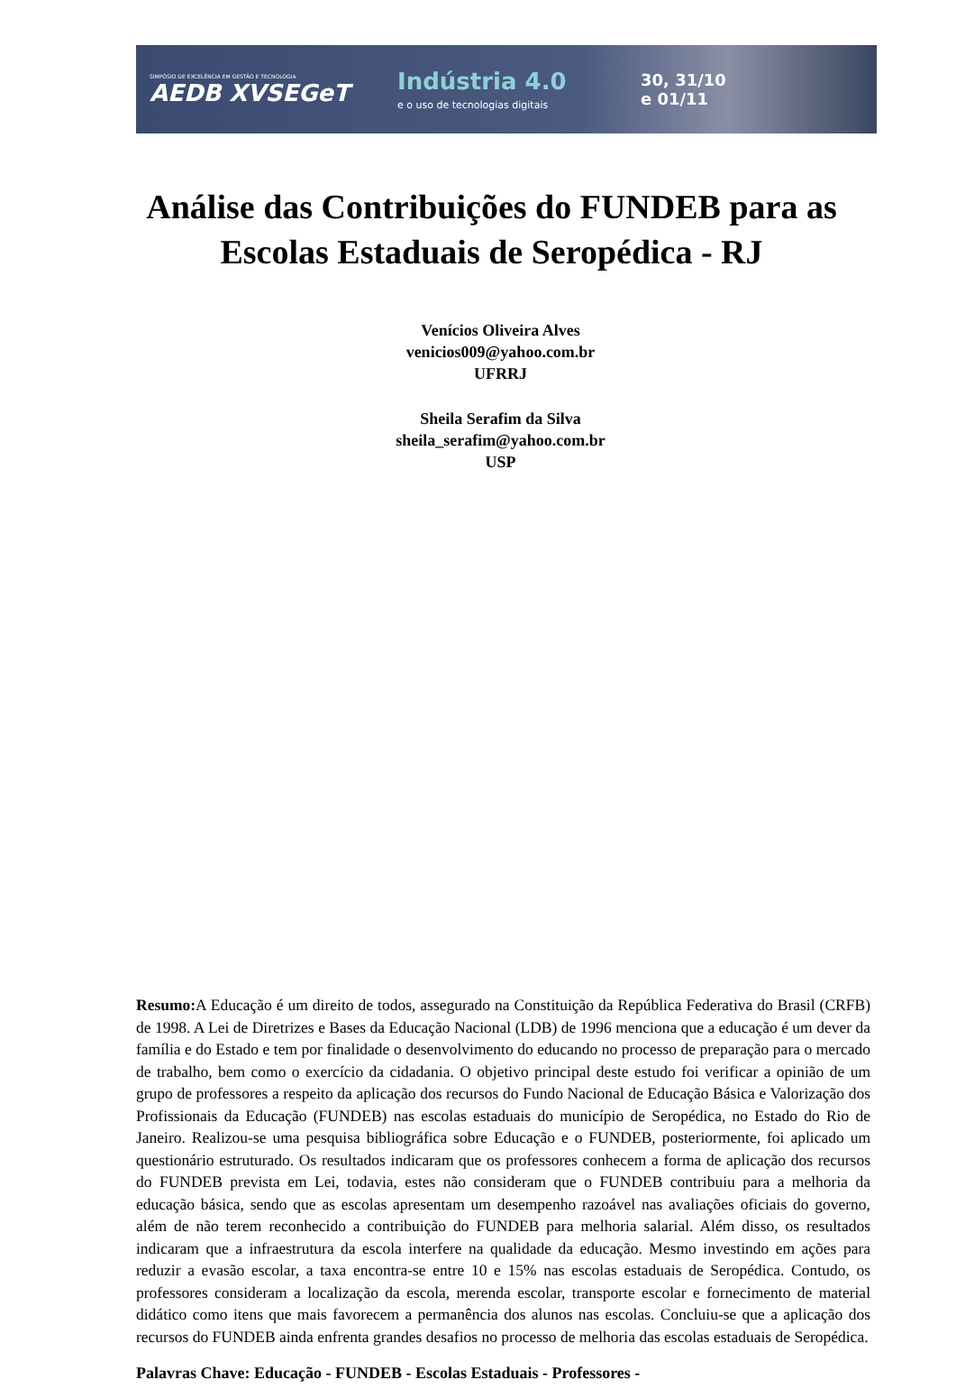SIMPÓSIO DE EXCELÊNCIA EM GESTÃO E TECNOLOGIA
AEDB XVSEGeT
Indústria 4.0
e o uso de tecnologias digitais
30, 31/10
e 01/11
Análise das Contribuições do FUNDEB para as Escolas Estaduais de Seropédica - RJ
Venícios Oliveira Alves
venicios009@yahoo.com.br
UFRRJ
Sheila Serafim da Silva
sheila_serafim@yahoo.com.br
USP
Resumo: A Educação é um direito de todos, assegurado na Constituição da República Federativa do Brasil (CRFB) de 1998. A Lei de Diretrizes e Bases da Educação Nacional (LDB) de 1996 menciona que a educação é um dever da família e do Estado e tem por finalidade o desenvolvimento do educando no processo de preparação para o mercado de trabalho, bem como o exercício da cidadania. O objetivo principal deste estudo foi verificar a opinião de um grupo de professores a respeito da aplicação dos recursos do Fundo Nacional de Educação Básica e Valorização dos Profissionais da Educação (FUNDEB) nas escolas estaduais do município de Seropédica, no Estado do Rio de Janeiro. Realizou-se uma pesquisa bibliográfica sobre Educação e o FUNDEB, posteriormente, foi aplicado um questionário estruturado. Os resultados indicaram que os professores conhecem a forma de aplicação dos recursos do FUNDEB prevista em Lei, todavia, estes não consideram que o FUNDEB contribuiu para a melhoria da educação básica, sendo que as escolas apresentam um desempenho razoável nas avaliações oficiais do governo, além de não terem reconhecido a contribuição do FUNDEB para melhoria salarial. Além disso, os resultados indicaram que a infraestrutura da escola interfere na qualidade da educação. Mesmo investindo em ações para reduzir a evasão escolar, a taxa encontra-se entre 10 e 15% nas escolas estaduais de Seropédica. Contudo, os professores consideram a localização da escola, merenda escolar, transporte escolar e fornecimento de material didático como itens que mais favorecem a permanência dos alunos nas escolas. Concluiu-se que a aplicação dos recursos do FUNDEB ainda enfrenta grandes desafios no processo de melhoria das escolas estaduais de Seropédica.
Palavras Chave: Educação - FUNDEB - Escolas Estaduais - Professores -